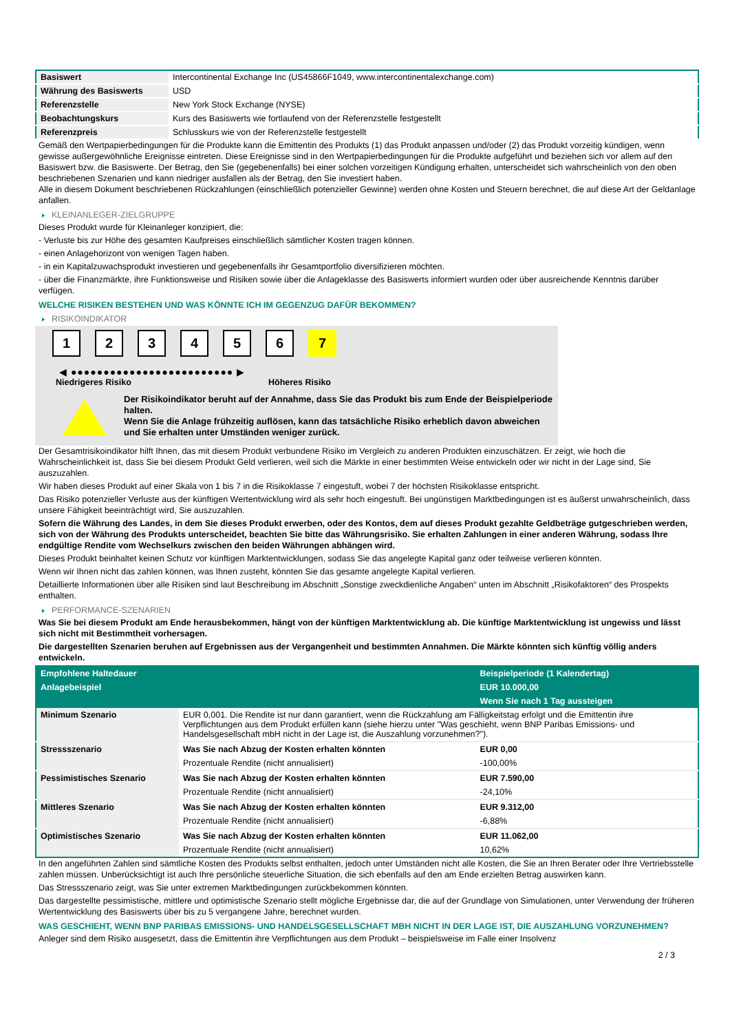| Basiswert | Intercontinental Exchange Inc (US45866F1049, www.intercontinentalexchange.com) |
| Währung des Basiswerts | USD |
| Referenzstelle | New York Stock Exchange (NYSE) |
| Beobachtungskurs | Kurs des Basiswerts wie fortlaufend von der Referenzstelle festgestellt |
| Referenzpreis | Schlusskurs wie von der Referenzstelle festgestellt |
Gemäß den Wertpapierbedingungen für die Produkte kann die Emittentin des Produkts (1) das Produkt anpassen und/oder (2) das Produkt vorzeitig kündigen, wenn gewisse außergewöhnliche Ereignisse eintreten. Diese Ereignisse sind in den Wertpapierbedingungen für die Produkte aufgeführt und beziehen sich vor allem auf den Basiswert bzw. die Basiswerte. Der Betrag, den Sie (gegebenenfalls) bei einer solchen vorzeitigen Kündigung erhalten, unterscheidet sich wahrscheinlich von den oben beschriebenen Szenarien und kann niedriger ausfallen als der Betrag, den Sie investiert haben.
Alle in diesem Dokument beschriebenen Rückzahlungen (einschließlich potenzieller Gewinne) werden ohne Kosten und Steuern berechnet, die auf diese Art der Geldanlage anfallen.
KLEINANLEGER-ZIELGRUPPE
Dieses Produkt wurde für Kleinanleger konzipiert, die:
- Verluste bis zur Höhe des gesamten Kaufpreises einschließlich sämtlicher Kosten tragen können.
- einen Anlagehorizont von wenigen Tagen haben.
- in ein Kapitalzuwachsprodukt investieren und gegebenenfalls ihr Gesamtportfolio diversifizieren möchten.
- über die Finanzmärkte, ihre Funktionsweise und Risiken sowie über die Anlageklasse des Basiswerts informiert wurden oder über ausreichende Kenntnis darüber verfügen.
WELCHE RISIKEN BESTEHEN UND WAS KÖNNTE ICH IM GEGENZUG DAFÜR BEKOMMEN?
RISIKOINDIKATOR
123456 7
◀ ●●●●●●●●●●●●●●●●●●●●●●●●● ▶
Niedrigeres Risiko Höheres Risiko
Der Risikoindikator beruht auf der Annahme, dass Sie das Produkt bis zum Ende der Beispielperiode halten.
Wenn Sie die Anlage frühzeitig auflösen, kann das tatsächliche Risiko erheblich davon abweichen und Sie erhalten unter Umständen weniger zurück.
Der Gesamtrisikoindikator hilft Ihnen, das mit diesem Produkt verbundene Risiko im Vergleich zu anderen Produkten einzuschätzen. Er zeigt, wie hoch die Wahrscheinlichkeit ist, dass Sie bei diesem Produkt Geld verlieren, weil sich die Märkte in einer bestimmten Weise entwickeln oder wir nicht in der Lage sind, Sie auszuzahlen.
Wir haben dieses Produkt auf einer Skala von 1 bis 7 in die Risikoklasse 7 eingestuft, wobei 7 der höchsten Risikoklasse entspricht.
Das Risiko potenzieller Verluste aus der künftigen Wertentwicklung wird als sehr hoch eingestuft. Bei ungünstigen Marktbedingungen ist es äußerst unwahrscheinlich, dass unsere Fähigkeit beeinträchtigt wird, Sie auszuzahlen.
Sofern die Währung des Landes, in dem Sie dieses Produkt erwerben, oder des Kontos, dem auf dieses Produkt gezahlte Geldbeträge gutgeschrieben werden, sich von der Währung des Produkts unterscheidet, beachten Sie bitte das Währungsrisiko. Sie erhalten Zahlungen in einer anderen Währung, sodass Ihre endgültige Rendite vom Wechselkurs zwischen den beiden Währungen abhängen wird.
Dieses Produkt beinhaltet keinen Schutz vor künftigen Marktentwicklungen, sodass Sie das angelegte Kapital ganz oder teilweise verlieren könnten.
Wenn wir Ihnen nicht das zahlen können, was Ihnen zusteht, könnten Sie das gesamte angelegte Kapital verlieren.
Detaillierte Informationen über alle Risiken sind laut Beschreibung im Abschnitt „Sonstige zweckdienliche Angaben“ unten im Abschnitt „Risikofaktoren“ des Prospekts enthalten.
PERFORMANCE-SZENARIEN
Was Sie bei diesem Produkt am Ende herausbekommen, hängt von der künftigen Marktentwicklung ab. Die künftige Marktentwicklung ist ungewiss und lässt sich nicht mit Bestimmtheit vorhersagen.
Die dargestellten Szenarien beruhen auf Ergebnissen aus der Vergangenheit und bestimmten Annahmen. Die Märkte könnten sich künftig völlig anders entwickeln.
| Empfohlene Haltedauer | | Beispielperiode (1 Kalendertag) |
| Anlagebeispiel | | EUR 10.000,00 |
| | | Wenn Sie nach 1 Tag aussteigen |
| Minimum Szenario | EUR 0,001. Die Rendite ist nur dann garantiert, wenn die Rückzahlung am Fälligkeitstag erfolgt und die Emittentin ihre Verpflichtungen aus dem Produkt erfüllen kann (siehe hierzu unter "Was geschieht, wenn BNP Paribas Emissions- und Handelsgesellschaft mbH nicht in der Lage ist, die Auszahlung vorzunehmen?"). | |
| Stressszenario | Was Sie nach Abzug der Kosten erhalten könnten | EUR 0,00 |
| | Prozentuale Rendite (nicht annualisiert) | -100,00% |
| Pessimistisches Szenario | Was Sie nach Abzug der Kosten erhalten könnten | EUR 7.590,00 |
| | Prozentuale Rendite (nicht annualisiert) | -24,10% |
| Mittleres Szenario | Was Sie nach Abzug der Kosten erhalten könnten | EUR 9.312,00 |
| | Prozentuale Rendite (nicht annualisiert) | -6,88% |
| Optimistisches Szenario | Was Sie nach Abzug der Kosten erhalten könnten | EUR 11.062,00 |
| | Prozentuale Rendite (nicht annualisiert) | 10,62% |
In den angeführten Zahlen sind sämtliche Kosten des Produkts selbst enthalten, jedoch unter Umständen nicht alle Kosten, die Sie an Ihren Berater oder Ihre Vertriebsstelle zahlen müssen. Unberücksichtigt ist auch Ihre persönliche steuerliche Situation, die sich ebenfalls auf den am Ende erzielten Betrag auswirken kann.
Das Stressszenario zeigt, was Sie unter extremen Marktbedingungen zurückbekommen könnten.
Das dargestellte pessimistische, mittlere und optimistische Szenario stellt mögliche Ergebnisse dar, die auf der Grundlage von Simulationen, unter Verwendung der früheren Wertentwicklung des Basiswerts über bis zu 5 vergangene Jahre, berechnet wurden.
WAS GESCHIEHT, WENN BNP PARIBAS EMISSIONS- UND HANDELSGESELLSCHAFT MBH NICHT IN DER LAGE IST, DIE AUSZAHLUNG VORZUNEHMEN?
Anleger sind dem Risiko ausgesetzt, dass die Emittentin ihre Verpflichtungen aus dem Produkt – beispielsweise im Falle einer Insolvenz
2 / 3